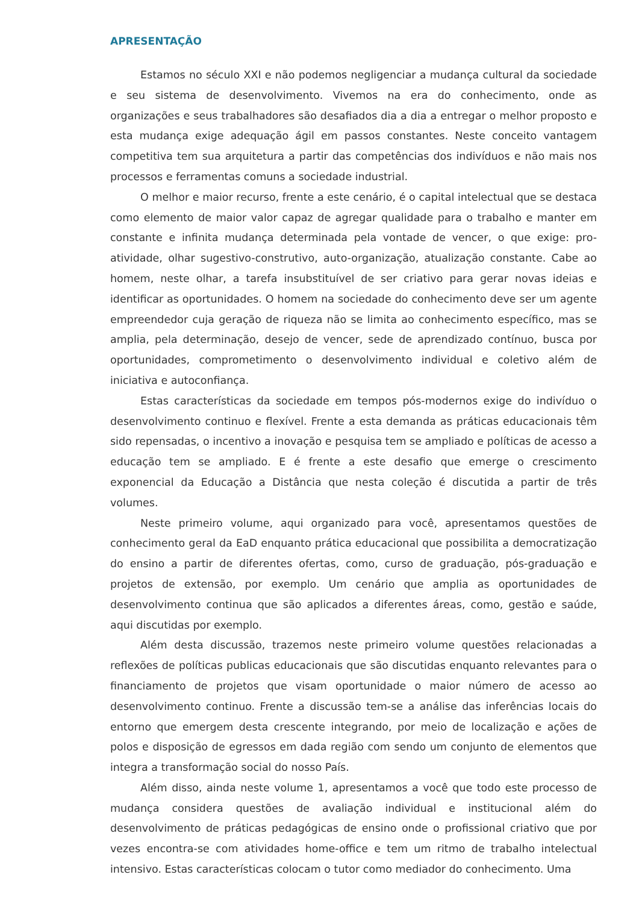APRESENTAÇÃO
Estamos no século XXI e não podemos negligenciar a mudança cultural da sociedade e seu sistema de desenvolvimento. Vivemos na era do conhecimento, onde as organizações e seus trabalhadores são desafiados dia a dia a entregar o melhor proposto e esta mudança exige adequação ágil em passos constantes. Neste conceito vantagem competitiva tem sua arquitetura a partir das competências dos indivíduos e não mais nos processos e ferramentas comuns a sociedade industrial.
O melhor e maior recurso, frente a este cenário, é o capital intelectual que se destaca como elemento de maior valor capaz de agregar qualidade para o trabalho e manter em constante e infinita mudança determinada pela vontade de vencer, o que exige: pro-atividade, olhar sugestivo-construtivo, auto-organização, atualização constante. Cabe ao homem, neste olhar, a tarefa insubstituível de ser criativo para gerar novas ideias e identificar as oportunidades. O homem na sociedade do conhecimento deve ser um agente empreendedor cuja geração de riqueza não se limita ao conhecimento específico, mas se amplia, pela determinação, desejo de vencer, sede de aprendizado contínuo, busca por oportunidades, comprometimento o desenvolvimento individual e coletivo além de iniciativa e autoconfiança.
Estas características da sociedade em tempos pós-modernos exige do indivíduo o desenvolvimento continuo e flexível. Frente a esta demanda as práticas educacionais têm sido repensadas, o incentivo a inovação e pesquisa tem se ampliado e políticas de acesso a educação tem se ampliado. E é frente a este desafio que emerge o crescimento exponencial da Educação a Distância que nesta coleção é discutida a partir de três volumes.
Neste primeiro volume, aqui organizado para você, apresentamos questões de conhecimento geral da EaD enquanto prática educacional que possibilita a democratização do ensino a partir de diferentes ofertas, como, curso de graduação, pós-graduação e projetos de extensão, por exemplo. Um cenário que amplia as oportunidades de desenvolvimento continua que são aplicados a diferentes áreas, como, gestão e saúde, aqui discutidas por exemplo.
Além desta discussão, trazemos neste primeiro volume questões relacionadas a reflexões de políticas publicas educacionais que são discutidas enquanto relevantes para o financiamento de projetos que visam oportunidade o maior número de acesso ao desenvolvimento continuo. Frente a discussão tem-se a análise das inferências locais do entorno que emergem desta crescente integrando, por meio de localização e ações de polos e disposição de egressos em dada região com sendo um conjunto de elementos que integra a transformação social do nosso País.
Além disso, ainda neste volume 1, apresentamos a você que todo este processo de mudança considera questões de avaliação individual e institucional além do desenvolvimento de práticas pedagógicas de ensino onde o profissional criativo que por vezes encontra-se com atividades home-office e tem um ritmo de trabalho intelectual intensivo. Estas características colocam o tutor como mediador do conhecimento. Uma